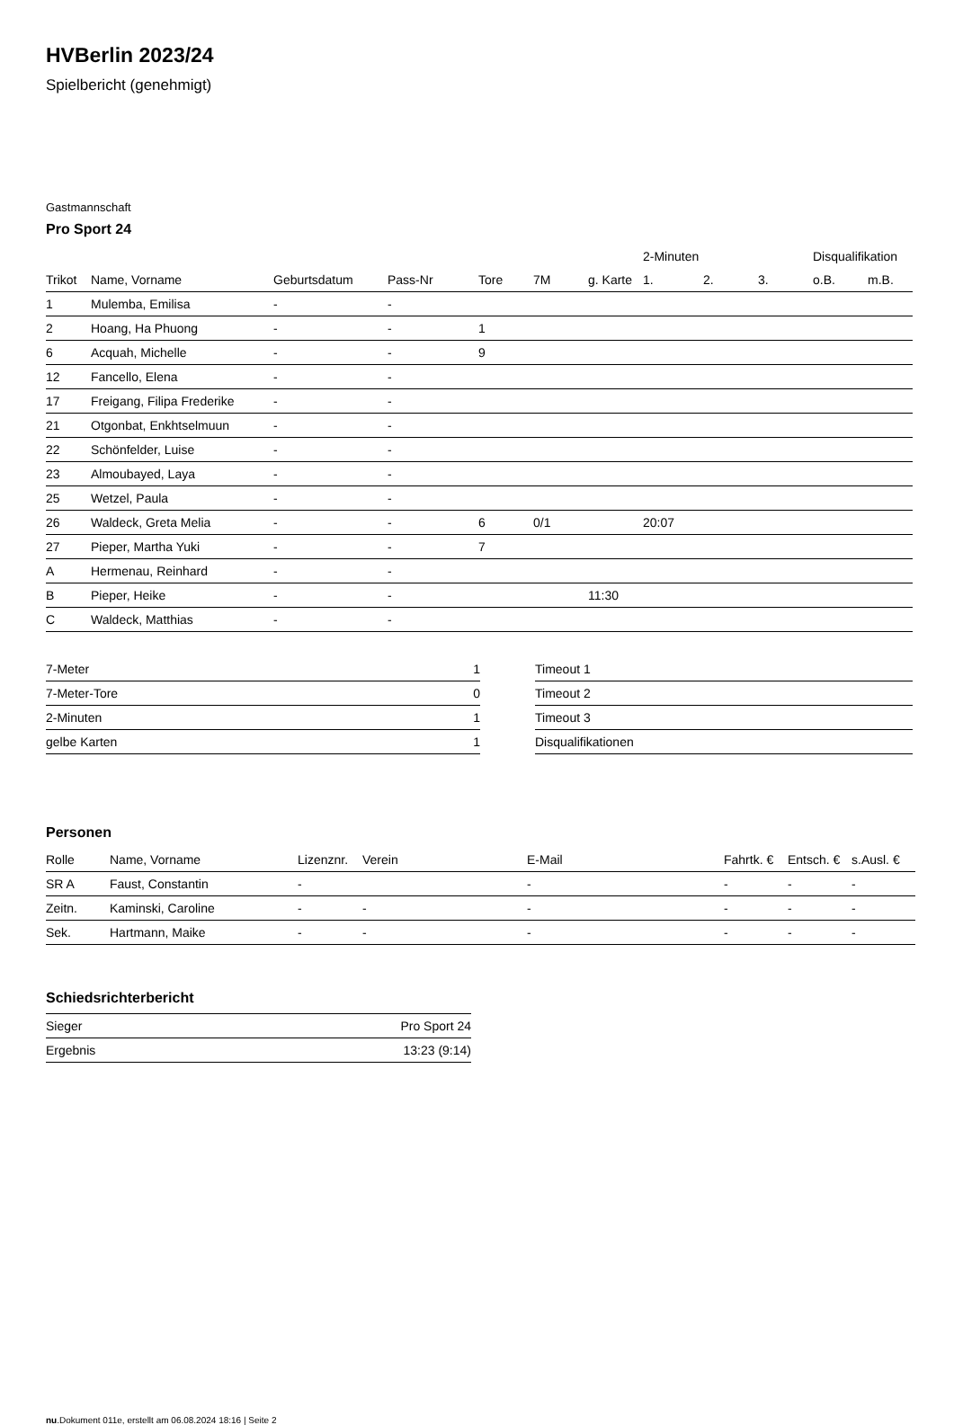HVBerlin 2023/24
Spielbericht (genehmigt)
Gastmannschaft
Pro Sport 24
| | | | | | | | 2-Minuten | | | Disqualifikation | |
| --- | --- | --- | --- | --- | --- | --- | --- | --- | --- | --- | --- |
| Trikot | Name, Vorname | Geburtsdatum | Pass-Nr | Tore | 7M | g. Karte | 1. | 2. | 3. | o.B. | m.B. |
| 1 | Mulemba, Emilisa | - | - | | | | | | | | |
| 2 | Hoang, Ha Phuong | - | - | 1 | | | | | | | |
| 6 | Acquah, Michelle | - | - | 9 | | | | | | | |
| 12 | Fancello, Elena | - | - | | | | | | | | |
| 17 | Freigang, Filipa Frederike | - | - | | | | | | | | |
| 21 | Otgonbat, Enkhtselmuun | - | - | | | | | | | | |
| 22 | Schönfelder, Luise | - | - | | | | | | | | |
| 23 | Almoubayed, Laya | - | - | | | | | | | | |
| 25 | Wetzel, Paula | - | - | | | | | | | | |
| 26 | Waldeck, Greta Melia | - | - | 6 | 0/1 | | 20:07 | | | | |
| 27 | Pieper, Martha Yuki | - | - | 7 | | | | | | | |
| A | Hermenau, Reinhard | - | - | | | | | | | | |
| B | Pieper, Heike | - | - | | | 11:30 | | | | | |
| C | Waldeck, Matthias | - | - | | | | | | | | |
| 7-Meter | 1 |
| 7-Meter-Tore | 0 |
| 2-Minuten | 1 |
| gelbe Karten | 1 |
| Timeout 1 |
| Timeout 2 |
| Timeout 3 |
| Disqualifikationen |
Personen
| Rolle | Name, Vorname | Lizenznr. | Verein | E-Mail | Fahrtk. € | Entsch. € | s.Ausl. € |
| --- | --- | --- | --- | --- | --- | --- | --- |
| SR A | Faust, Constantin | - | | - | - | - | - |
| Zeitn. | Kaminski, Caroline | - | - | - | - | - | - |
| Sek. | Hartmann, Maike | - | - | - | - | - | - |
Schiedsrichterbericht
| Sieger | Pro Sport 24 |
| Ergebnis | 13:23 (9:14) |
nu.Dokument 011e, erstellt am 06.08.2024 18:16 | Seite 2